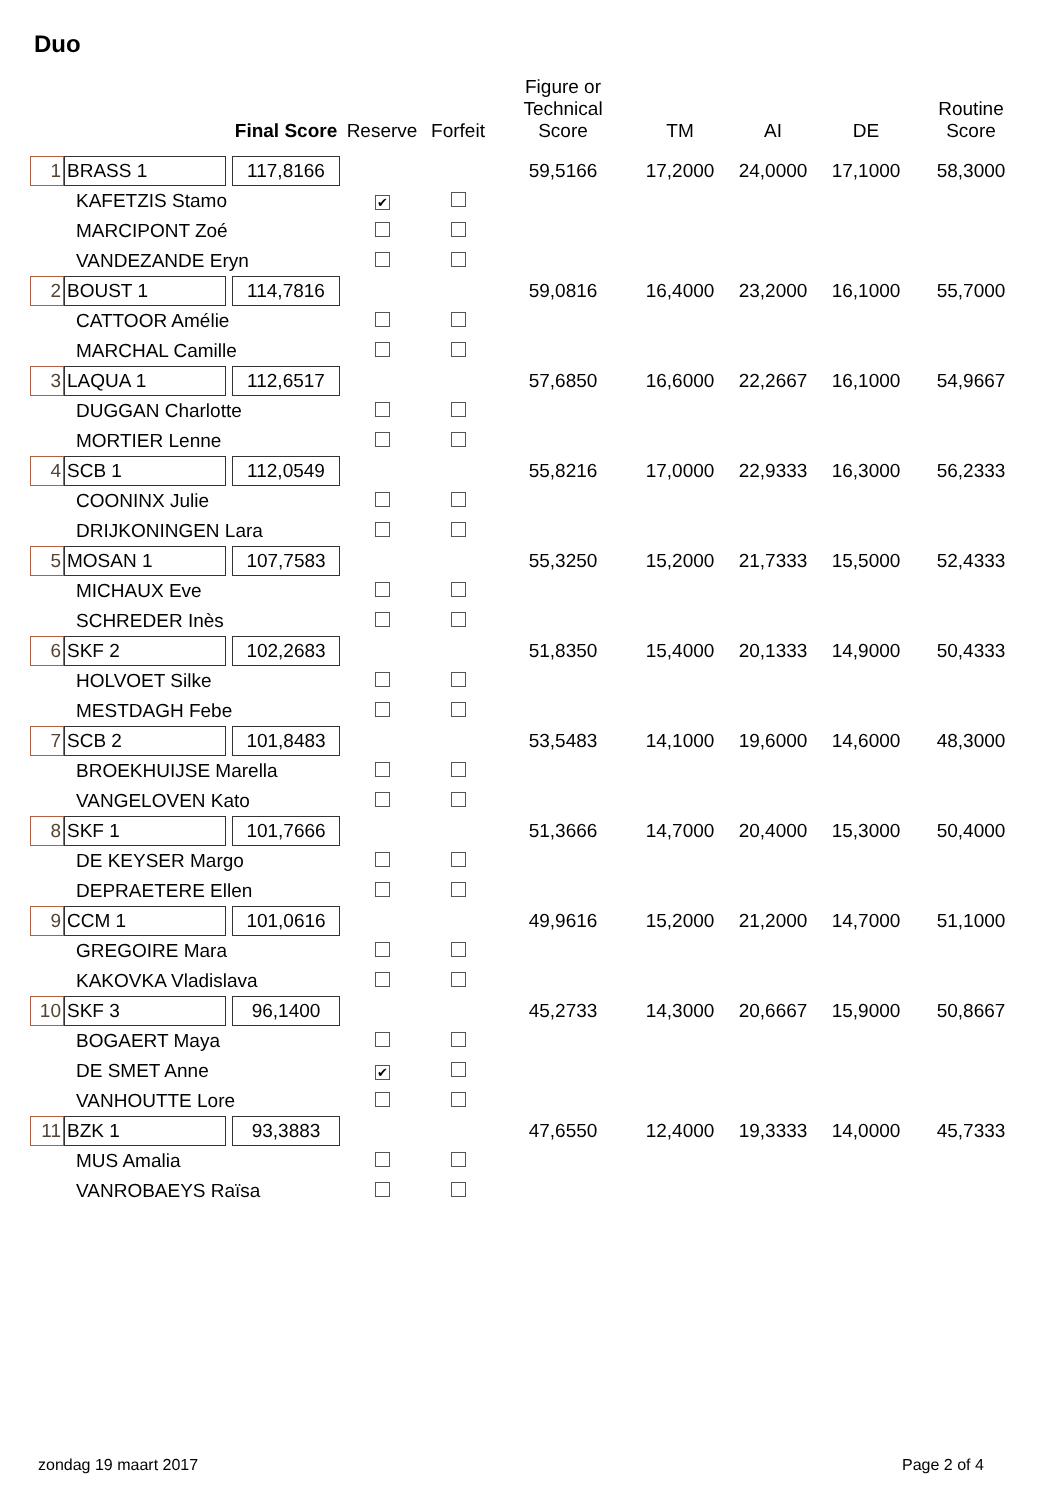Duo
| | | | Final Score | Reserve | Forfeit | Figure or Technical Score | TM | AI | DE | Routine Score |
| --- | --- | --- | --- | --- | --- | --- | --- | --- | --- | --- |
| 1 | BRASS 1 | | 117,8166 | | | 59,5166 | 17,2000 | 24,0000 | 17,1000 | 58,3000 |
| KAFETZIS Stamo | | | | ✔ | | | | | | |
| MARCIPONT Zoé | | | | | | | | | | |
| VANDEZANDE Eryn | | | | | | | | | | |
| 2 | BOUST 1 | | 114,7816 | | | 59,0816 | 16,4000 | 23,2000 | 16,1000 | 55,7000 |
| CATTOOR Amélie | | | | | | | | | | |
| MARCHAL Camille | | | | | | | | | | |
| 3 | LAQUA 1 | | 112,6517 | | | 57,6850 | 16,6000 | 22,2667 | 16,1000 | 54,9667 |
| DUGGAN Charlotte | | | | | | | | | | |
| MORTIER Lenne | | | | | | | | | | |
| 4 | SCB 1 | | 112,0549 | | | 55,8216 | 17,0000 | 22,9333 | 16,3000 | 56,2333 |
| COONINX Julie | | | | | | | | | | |
| DRIJKONINGEN Lara | | | | | | | | | | |
| 5 | MOSAN 1 | | 107,7583 | | | 55,3250 | 15,2000 | 21,7333 | 15,5000 | 52,4333 |
| MICHAUX Eve | | | | | | | | | | |
| SCHREDER Inès | | | | | | | | | | |
| 6 | SKF 2 | | 102,2683 | | | 51,8350 | 15,4000 | 20,1333 | 14,9000 | 50,4333 |
| HOLVOET Silke | | | | | | | | | | |
| MESTDAGH Febe | | | | | | | | | | |
| 7 | SCB 2 | | 101,8483 | | | 53,5483 | 14,1000 | 19,6000 | 14,6000 | 48,3000 |
| BROEKHUIJSE Marella | | | | | | | | | | |
| VANGELOVEN Kato | | | | | | | | | | |
| 8 | SKF 1 | | 101,7666 | | | 51,3666 | 14,7000 | 20,4000 | 15,3000 | 50,4000 |
| DE KEYSER Margo | | | | | | | | | | |
| DEPRAETERE Ellen | | | | | | | | | | |
| 9 | CCM 1 | | 101,0616 | | | 49,9616 | 15,2000 | 21,2000 | 14,7000 | 51,1000 |
| GREGOIRE Mara | | | | | | | | | | |
| KAKOVKA Vladislava | | | | | | | | | | |
| 10 | SKF 3 | | 96,1400 | | | 45,2733 | 14,3000 | 20,6667 | 15,9000 | 50,8667 |
| BOGAERT Maya | | | | | | | | | | |
| DE SMET Anne | | | | ✔ | | | | | | |
| VANHOUTTE Lore | | | | | | | | | | |
| 11 | BZK 1 | | 93,3883 | | | 47,6550 | 12,4000 | 19,3333 | 14,0000 | 45,7333 |
| MUS Amalia | | | | | | | | | | |
| VANROBAEYS Raïsa | | | | | | | | | | |
zondag 19 maart 2017 Page 2 of 4